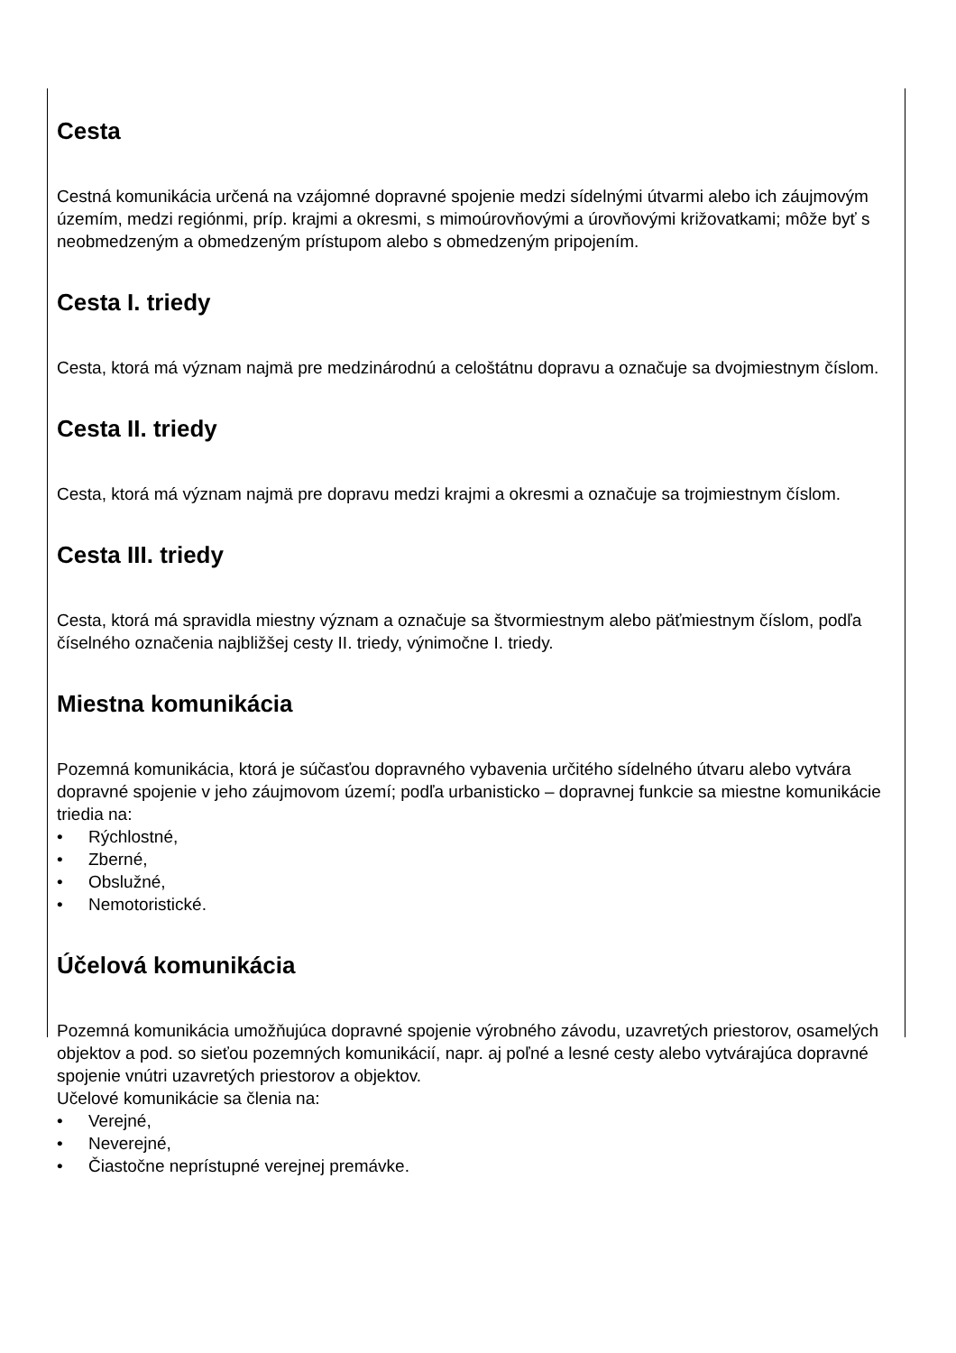Cesta
Cestná komunikácia určená na vzájomné dopravné spojenie medzi sídelnými útvarmi alebo ich záujmovým územím, medzi regiónmi, príp. krajmi a okresmi, s mimoúrovňovými a úrovňovými križovatkami; môže byť s neobmedzeným a obmedzeným prístupom alebo s obmedzeným pripojením.
Cesta I. triedy
Cesta, ktorá má význam najmä pre medzinárodnú a celoštátnu dopravu a označuje sa dvojmiestnym číslom.
Cesta II. triedy
Cesta, ktorá má význam najmä pre dopravu medzi krajmi a okresmi a označuje sa trojmiestnym číslom.
Cesta III. triedy
Cesta, ktorá má spravidla miestny význam a označuje sa štvormiestnym alebo päťmiestnym číslom, podľa číselného označenia najbližšej cesty II. triedy, výnimočne I. triedy.
Miestna komunikácia
Pozemná komunikácia, ktorá je súčasťou dopravného vybavenia určitého sídelného útvaru alebo vytvára dopravné spojenie v jeho záujmovom území; podľa urbanisticko – dopravnej funkcie sa miestne komunikácie triedia na:
• Rýchlostné,
• Zberné,
• Obslužné,
• Nemotoristické.
Účelová komunikácia
Pozemná komunikácia umožňujúca dopravné spojenie výrobného závodu, uzavretých priestorov, osamelých objektov a pod. so sieťou pozemných komunikácií, napr. aj poľné a lesné cesty alebo vytvárajúca dopravné spojenie vnútri uzavretých priestorov a objektov.
Učelové komunikácie sa členia na:
• Verejné,
• Neverejné,
• Čiastočne neprístupné verejnej premávke.